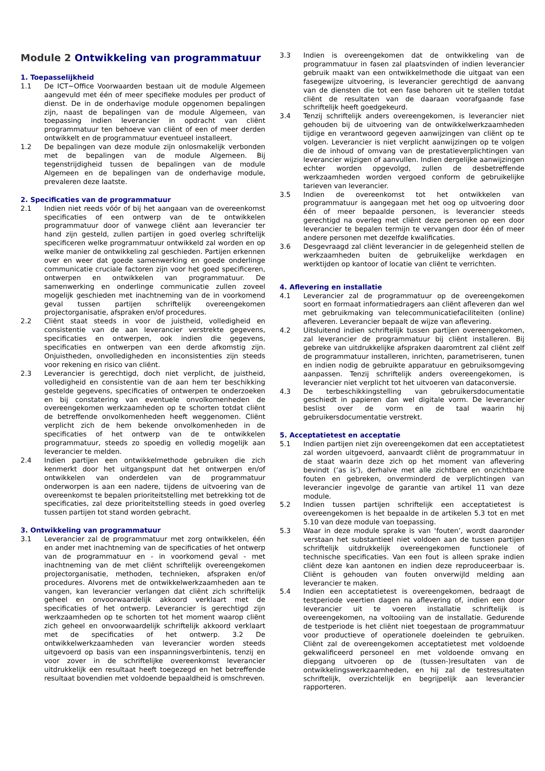Module 2 Ontwikkeling van programmatuur
1. Toepasselijkheid
1.1 De ICT~Office Voorwaarden bestaan uit de module Algemeen aangevuld met één of meer specifieke modules per product of dienst. De in de onderhavige module opgenomen bepalingen zijn, naast de bepalingen van de module Algemeen, van toepassing indien leverancier in opdracht van cliënt programmatuur ten behoeve van cliënt of een of meer derden ontwikkelt en de programmatuur eventueel installeert.
1.2 De bepalingen van deze module zijn onlosmakelijk verbonden met de bepalingen van de module Algemeen. Bij tegenstrijdigheid tussen de bepalingen van de module Algemeen en de bepalingen van de onderhavige module, prevaleren deze laatste.
2. Specificaties van de programmatuur
2.1 Indien niet reeds vóór of bij het aangaan van de overeenkomst specificaties of een ontwerp van de te ontwikkelen programmatuur door of vanwege cliënt aan leverancier ter hand zijn gesteld, zullen partijen in goed overleg schriftelijk specificeren welke programmatuur ontwikkeld zal worden en op welke manier de ontwikkeling zal geschieden. Partijen erkennen over en weer dat goede samenwerking en goede onderlinge communicatie cruciale factoren zijn voor het goed specificeren, ontwerpen en ontwikkelen van programmatuur. De samenwerking en onderlinge communicatie zullen zoveel mogelijk geschieden met inachtneming van de in voorkomend geval tussen partijen schriftelijk overeengekomen projectorganisatie, afspraken en/of procedures.
2.2 Cliënt staat steeds in voor de juistheid, volledigheid en consistentie van de aan leverancier verstrekte gegevens, specificaties en ontwerpen, ook indien die gegevens, specificaties en ontwerpen van een derde afkomstig zijn. Onjuistheden, onvolledigheden en inconsistenties zijn steeds voor rekening en risico van cliënt.
2.3 Leverancier is gerechtigd, doch niet verplicht, de juistheid, volledigheid en consistentie van de aan hem ter beschikking gestelde gegevens, specificaties of ontwerpen te onderzoeken en bij constatering van eventuele onvolkomenheden de overeengekomen werkzaamheden op te schorten totdat cliënt de betreffende onvolkomenheden heeft weggenomen. Cliënt verplicht zich de hem bekende onvolkomenheden in de specificaties of het ontwerp van de te ontwikkelen programmatuur, steeds zo spoedig en volledig mogelijk aan leverancier te melden.
2.4 Indien partijen een ontwikkelmethode gebruiken die zich kenmerkt door het uitgangspunt dat het ontwerpen en/of ontwikkelen van onderdelen van de programmatuur onderworpen is aan een nadere, tijdens de uitvoering van de overeenkomst te bepalen prioriteitstelling met betrekking tot de specificaties, zal deze prioriteitstelling steeds in goed overleg tussen partijen tot stand worden gebracht.
3. Ontwikkeling van programmatuur
3.1 Leverancier zal de programmatuur met zorg ontwikkelen, één en ander met inachtneming van de specificaties of het ontwerp van de programmatuur en - in voorkomend geval - met inachtneming van de met cliënt schriftelijk overeengekomen projectorganisatie, methoden, technieken, afspraken en/of procedures. Alvorens met de ontwikkelwerkzaamheden aan te vangen, kan leverancier verlangen dat cliënt zich schriftelijk geheel en onvoorwaardelijk akkoord verklaart met de specificaties of het ontwerp. Leverancier is gerechtigd zijn werkzaamheden op te schorten tot het moment waarop cliënt zich geheel en onvoorwaardelijk schriftelijk akkoord verklaart met de specificaties of het ontwerp. 3.2 De ontwikkelwerkzaamheden van leverancier worden steeds uitgevoerd op basis van een inspanningsverbintenis, tenzij en voor zover in de schriftelijke overeenkomst leverancier uitdrukkelijk een resultaat heeft toegezegd en het betreffende resultaat bovendien met voldoende bepaaldheid is omschreven.
3.3 Indien is overeengekomen dat de ontwikkeling van de programmatuur in fasen zal plaatsvinden of indien leverancier gebruik maakt van een ontwikkelmethode die uitgaat van een fasegewijze uitvoering, is leverancier gerechtigd de aanvang van de diensten die tot een fase behoren uit te stellen totdat cliënt de resultaten van de daaraan voorafgaande fase schriftelijk heeft goedgekeurd.
3.4 Tenzij schriftelijk anders overeengekomen, is leverancier niet gehouden bij de uitvoering van de ontwikkelwerkzaamheden tijdige en verantwoord gegeven aanwijzingen van cliënt op te volgen. Leverancier is niet verplicht aanwijzingen op te volgen die de inhoud of omvang van de prestatieverplichtingen van leverancier wijzigen of aanvullen. Indien dergelijke aanwijzingen echter worden opgevolgd, zullen de desbetreffende werkzaamheden worden vergoed conform de gebruikelijke tarieven van leverancier.
3.5 Indien de overeenkomst tot het ontwikkelen van programmatuur is aangegaan met het oog op uitvoering door één of meer bepaalde personen, is leverancier steeds gerechtigd na overleg met cliënt deze personen op een door leverancier te bepalen termijn te vervangen door één of meer andere personen met dezelfde kwalificaties.
3.6 Desgevraagd zal cliënt leverancier in de gelegenheid stellen de werkzaamheden buiten de gebruikelijke werkdagen en werktijden op kantoor of locatie van cliënt te verrichten.
4. Aflevering en installatie
4.1 Leverancier zal de programmatuur op de overeengekomen soort en formaat informatiedragers aan cliënt afleveren dan wel met gebruikmaking van telecommunicatiefaciliteiten (online) afleveren. Leverancier bepaalt de wijze van aflevering.
4.2 Uitsluitend indien schriftelijk tussen partijen overeengekomen, zal leverancier de programmatuur bij cliënt installeren. Bij gebreke van uitdrukkelijke afspraken daaromtrent zal cliënt zelf de programmatuur installeren, inrichten, parametriseren, tunen en indien nodig de gebruikte apparatuur en gebruiksomgeving aanpassen. Tenzij schriftelijk anders overeengekomen, is leverancier niet verplicht tot het uitvoeren van dataconversie.
4.3 De terbeschikkingstelling van gebruikersdocumentatie geschiedt in papieren dan wel digitale vorm. De leverancier beslist over de vorm en de taal waarin hij gebruikersdocumentatie verstrekt.
5. Acceptatietest en acceptatie
5.1 Indien partijen niet zijn overeengekomen dat een acceptatietest zal worden uitgevoerd, aanvaardt cliënt de programmatuur in de staat waarin deze zich op het moment van aflevering bevindt (‘as is’), derhalve met alle zichtbare en onzichtbare fouten en gebreken, onverminderd de verplichtingen van leverancier ingevolge de garantie van artikel 11 van deze module.
5.2 Indien tussen partijen schriftelijk een acceptatietest is overeengekomen is het bepaalde in de artikelen 5.3 tot en met 5.10 van deze module van toepassing.
5.3 Waar in deze module sprake is van ‘fouten’, wordt daaronder verstaan het substantieel niet voldoen aan de tussen partijen schriftelijk uitdrukkelijk overeengekomen functionele of technische specificaties. Van een fout is alleen sprake indien cliënt deze kan aantonen en indien deze reproduceerbaar is. Cliënt is gehouden van fouten onverwijld melding aan leverancier te maken.
5.4 Indien een acceptatietest is overeengekomen, bedraagt de testperiode veertien dagen na aflevering of, indien een door leverancier uit te voeren installatie schriftelijk is overeengekomen, na voltooiing van de installatie. Gedurende de testperiode is het cliënt niet toegestaan de programmatuur voor productieve of operationele doeleinden te gebruiken. Cliënt zal de overeengekomen acceptatietest met voldoende gekwalificeerd personeel en met voldoende omvang en diepgang uitvoeren op de (tussen-)resultaten van de ontwikkelingswerkzaamheden, en hij zal de testresultaten schriftelijk, overzichtelijk en begrijpelijk aan leverancier rapporteren.